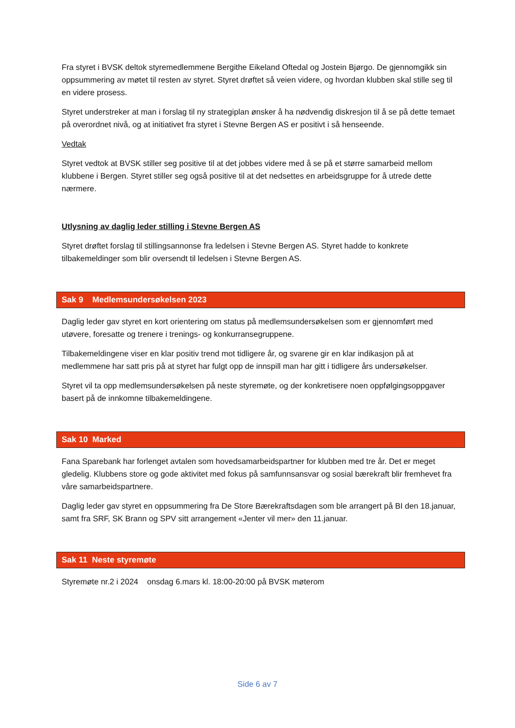Fra styret i BVSK deltok styremedlemmene Bergithe Eikeland Oftedal og Jostein Bjørgo. De gjennomgikk sin oppsummering av møtet til resten av styret. Styret drøftet så veien videre, og hvordan klubben skal stille seg til en videre prosess.
Styret understreker at man i forslag til ny strategiplan ønsker å ha nødvendig diskresjon til å se på dette temaet på overordnet nivå, og at initiativet fra styret i Stevne Bergen AS er positivt i så henseende.
Vedtak
Styret vedtok at BVSK stiller seg positive til at det jobbes videre med å se på et større samarbeid mellom klubbene i Bergen. Styret stiller seg også positive til at det nedsettes en arbeidsgruppe for å utrede dette nærmere.
Utlysning av daglig leder stilling i Stevne Bergen AS
Styret drøftet forslag til stillingsannonse fra ledelsen i Stevne Bergen AS. Styret hadde to konkrete tilbakemeldinger som blir oversendt til ledelsen i Stevne Bergen AS.
Sak 9 Medlemsundersøkelsen 2023
Daglig leder gav styret en kort orientering om status på medlemsundersøkelsen som er gjennomført med utøvere, foresatte og trenere i trenings- og konkurransegruppene.
Tilbakemeldingene viser en klar positiv trend mot tidligere år, og svarene gir en klar indikasjon på at medlemmene har satt pris på at styret har fulgt opp de innspill man har gitt i tidligere års undersøkelser.
Styret vil ta opp medlemsundersøkelsen på neste styremøte, og der konkretisere noen oppfølgingsoppgaver basert på de innkomne tilbakemeldingene.
Sak 10 Marked
Fana Sparebank har forlenget avtalen som hovedsamarbeidspartner for klubben med tre år. Det er meget gledelig. Klubbens store og gode aktivitet med fokus på samfunnsansvar og sosial bærekraft blir fremhevet fra våre samarbeidspartnere.
Daglig leder gav styret en oppsummering fra De Store Bærekraftsdagen som ble arrangert på BI den 18.januar, samt fra SRF, SK Brann og SPV sitt arrangement «Jenter vil mer» den 11.januar.
Sak 11 Neste styremøte
Styremøte nr.2 i 2024 onsdag 6.mars kl. 18:00-20:00 på BVSK møterom
Side 6 av 7